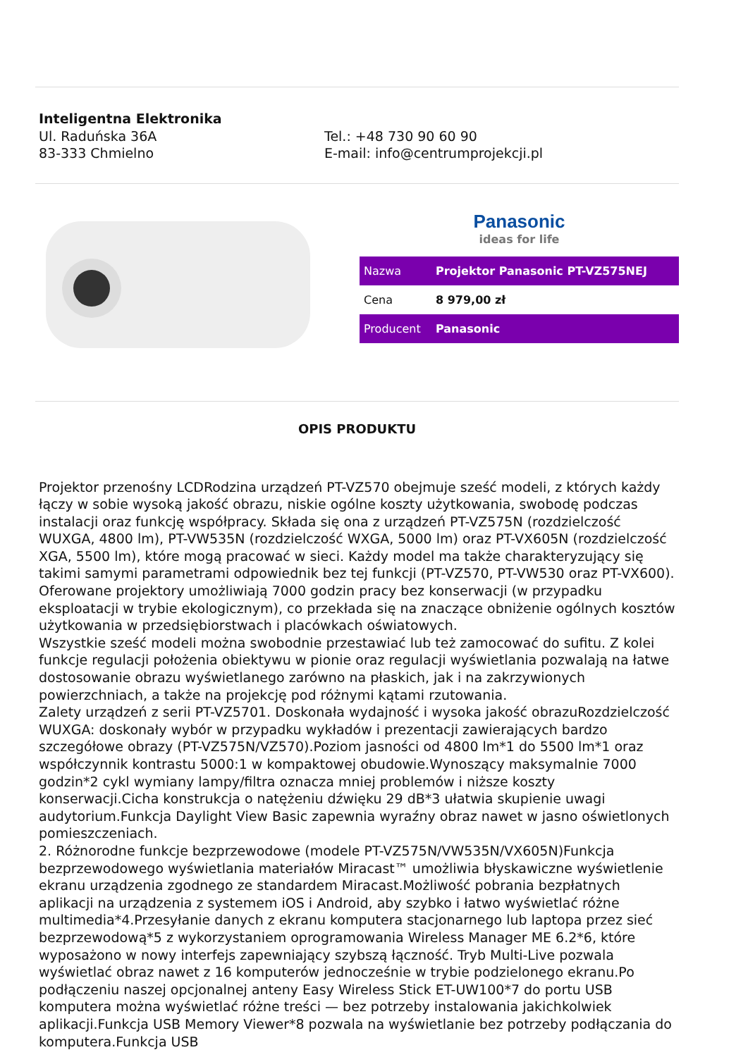Inteligentna Elektronika
Ul. Raduńska 36A
83-333 Chmielno
Tel.: +48 730 90 60 90
E-mail: info@centrumprojekcji.pl
Panasonic
ideas for life
| Nazwa | Projektor Panasonic PT-VZ575NEJ |
| Cena | 8 979,00 zł |
| Producent | Panasonic |
OPIS PRODUKTU
Projektor przenośny LCDRodzina urządzeń PT-VZ570 obejmuje sześć modeli, z których każdy łączy w sobie wysoką jakość obrazu, niskie ogólne koszty użytkowania, swobodę podczas instalacji oraz funkcję współpracy. Składa się ona z urządzeń PT-VZ575N (rozdzielczość WUXGA, 4800 lm), PT-VW535N (rozdzielczość WXGA, 5000 lm) oraz PT-VX605N (rozdzielczość XGA, 5500 lm), które mogą pracować w sieci. Każdy model ma także charakteryzujący się takimi samymi parametrami odpowiednik bez tej funkcji (PT-VZ570, PT-VW530 oraz PT-VX600).
Oferowane projektory umożliwiają 7000 godzin pracy bez konserwacji (w przypadku eksploatacji w trybie ekologicznym), co przekłada się na znaczące obniżenie ogólnych kosztów użytkowania w przedsiębiorstwach i placówkach oświatowych.
Wszystkie sześć modeli można swobodnie przestawiać lub też zamocować do sufitu. Z kolei funkcje regulacji położenia obiektywu w pionie oraz regulacji wyświetlania pozwalają na łatwe dostosowanie obrazu wyświetlanego zarówno na płaskich, jak i na zakrzywionych powierzchniach, a także na projekcję pod różnymi kątami rzutowania.
Zalety urządzeń z serii PT-VZ5701. Doskonała wydajność i wysoka jakość obrazuRozdzielczość WUXGA: doskonały wybór w przypadku wykładów i prezentacji zawierających bardzo szczegółowe obrazy (PT-VZ575N/VZ570).Poziom jasności od 4800 lm*1 do 5500 lm*1 oraz współczynnik kontrastu 5000:1 w kompaktowej obudowie.Wynoszący maksymalnie 7000 godzin*2 cykl wymiany lampy/filtra oznacza mniej problemów i niższe koszty konserwacji.Cicha konstrukcja o natężeniu dźwięku 29 dB*3 ułatwia skupienie uwagi audytorium.Funkcja Daylight View Basic zapewnia wyraźny obraz nawet w jasno oświetlonych pomieszczeniach.
2. Różnorodne funkcje bezprzewodowe (modele PT-VZ575N/VW535N/VX605N)Funkcja bezprzewodowego wyświetlania materiałów Miracast™ umożliwia błyskawiczne wyświetlenie ekranu urządzenia zgodnego ze standardem Miracast.Możliwość pobrania bezpłatnych aplikacji na urządzenia z systemem iOS i Android, aby szybko i łatwo wyświetlać różne multimedia*4.Przesyłanie danych z ekranu komputera stacjonarnego lub laptopa przez sieć bezprzewodową*5 z wykorzystaniem oprogramowania Wireless Manager ME 6.2*6, które wyposażono w nowy interfejs zapewniający szybszą łączność. Tryb Multi-Live pozwala wyświetlać obraz nawet z 16 komputerów jednocześnie w trybie podzielonego ekranu.Po podłączeniu naszej opcjonalnej anteny Easy Wireless Stick ET-UW100*7 do portu USB komputera można wyświetlać różne treści — bez potrzeby instalowania jakichkolwiek aplikacji.Funkcja USB Memory Viewer*8 pozwala na wyświetlanie bez potrzeby podłączania do komputera.Funkcja USB